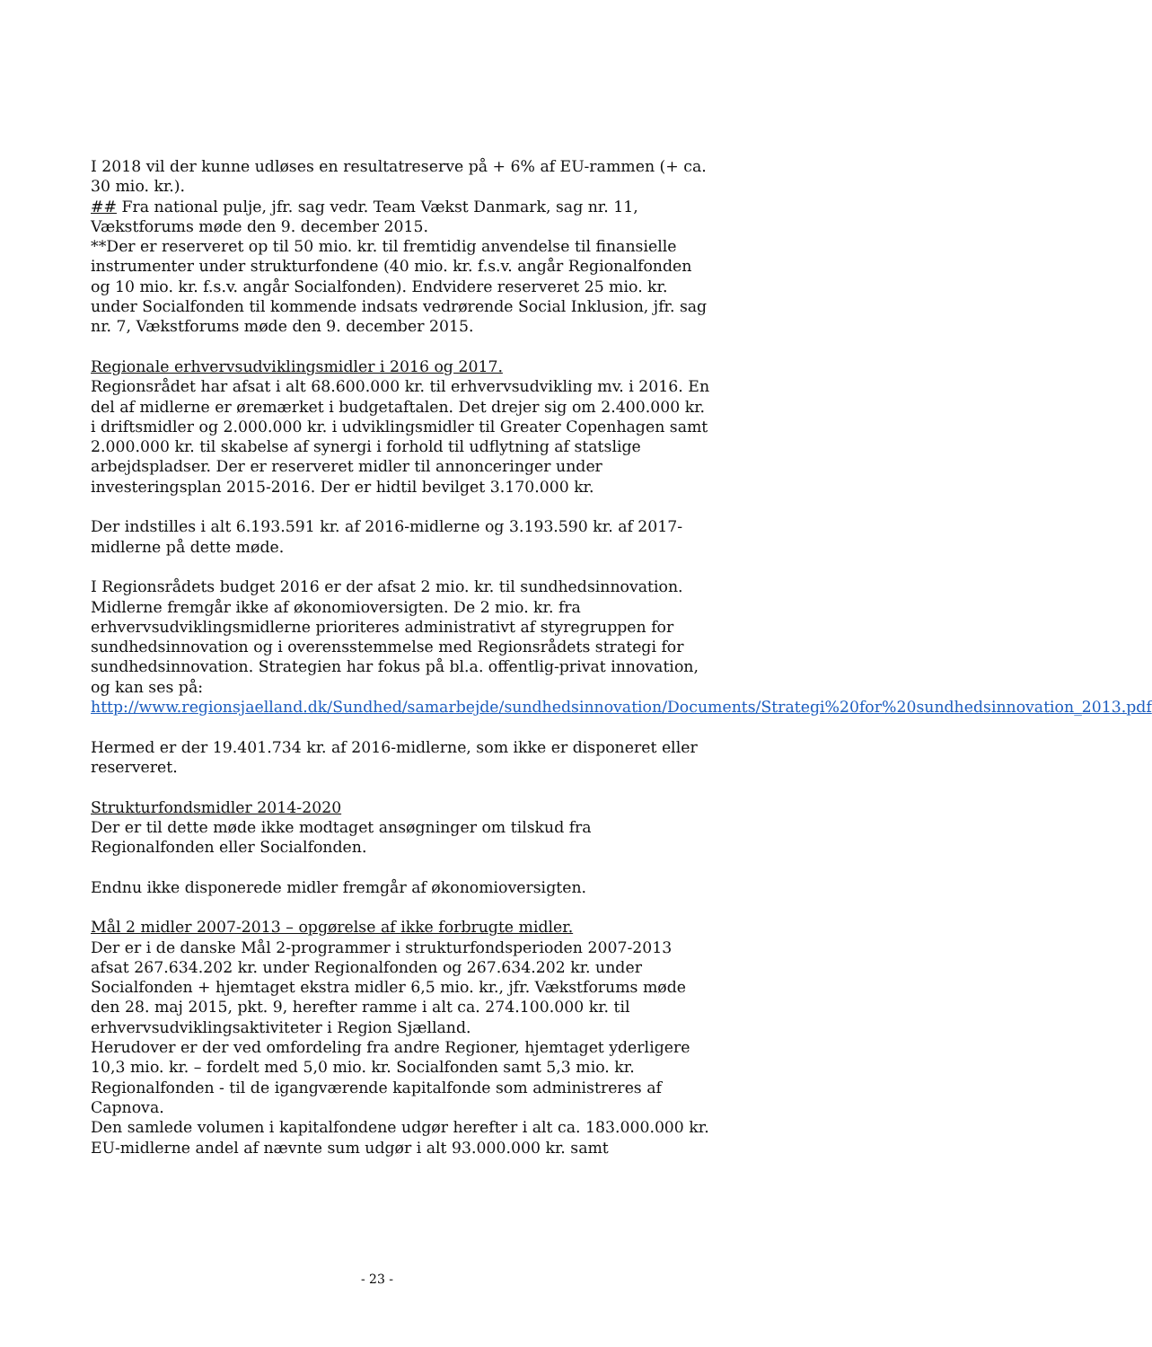I 2018 vil der kunne udløses en resultatreserve på + 6% af EU-rammen (+ ca. 30 mio. kr.).
## Fra national pulje, jfr. sag vedr. Team Vækst Danmark, sag nr. 11, Vækstforums møde den 9. december 2015.
**Der er reserveret op til 50 mio. kr. til fremtidig anvendelse til finansielle instrumenter under strukturfondene (40 mio. kr. f.s.v. angår Regionalfonden og 10 mio. kr. f.s.v. angår Socialfonden). Endvidere reserveret 25 mio. kr. under Socialfonden til kommende indsats vedrørende Social Inklusion, jfr. sag nr. 7, Vækstforums møde den 9. december 2015.
Regionale erhvervsudviklingsmidler i 2016 og 2017.
Regionsrådet har afsat i alt 68.600.000 kr. til erhvervsudvikling mv. i 2016. En del af midlerne er øremærket i budgetaftalen. Det drejer sig om 2.400.000 kr. i driftsmidler og 2.000.000 kr. i udviklingsmidler til Greater Copenhagen samt 2.000.000 kr. til skabelse af synergi i forhold til udflytning af statslige arbejdspladser. Der er reserveret midler til annonceringer under investeringsplan 2015-2016. Der er hidtil bevilget 3.170.000 kr.
Der indstilles i alt 6.193.591 kr. af 2016-midlerne og 3.193.590 kr. af 2017-midlerne på dette møde.
I Regionsrådets budget 2016 er der afsat 2 mio. kr. til sundhedsinnovation. Midlerne fremgår ikke af økonomioversigten. De 2 mio. kr. fra erhvervsudviklingsmidlerne prioriteres administrativt af styregruppen for sundhedsinnovation og i overensstemmelse med Regionsrådets strategi for sundhedsinnovation. Strategien har fokus på bl.a. offentlig-privat innovation, og kan ses på:
http://www.regionsjaelland.dk/Sundhed/samarbejde/sundhedsinnovation/Documents/Strategi%20for%20sundhedsinnovation_2013.pdf
Hermed er der 19.401.734 kr. af 2016-midlerne, som ikke er disponeret eller reserveret.
Strukturfondsmidler 2014-2020
Der er til dette møde ikke modtaget ansøgninger om tilskud fra Regionalfonden eller Socialfonden.
Endnu ikke disponerede midler fremgår af økonomioversigten.
Mål 2 midler 2007-2013 – opgørelse af ikke forbrugte midler.
Der er i de danske Mål 2-programmer i strukturfondsperioden 2007-2013 afsat 267.634.202 kr. under Regionalfonden og 267.634.202 kr. under Socialfonden + hjemtaget ekstra midler 6,5 mio. kr., jfr. Vækstforums møde den 28. maj 2015, pkt. 9, herefter ramme i alt ca. 274.100.000 kr. til erhvervsudviklingsaktiviteter i Region Sjælland.
Herudover er der ved omfordeling fra andre Regioner, hjemtaget yderligere 10,3 mio. kr. – fordelt med 5,0 mio. kr. Socialfonden samt 5,3 mio. kr. Regionalfonden - til de igangværende kapitalfonde som administreres af Capnova.
Den samlede volumen i kapitalfondene udgør herefter i alt ca. 183.000.000 kr. EU-midlerne andel af nævnte sum udgør i alt 93.000.000 kr. samt
- 23 -